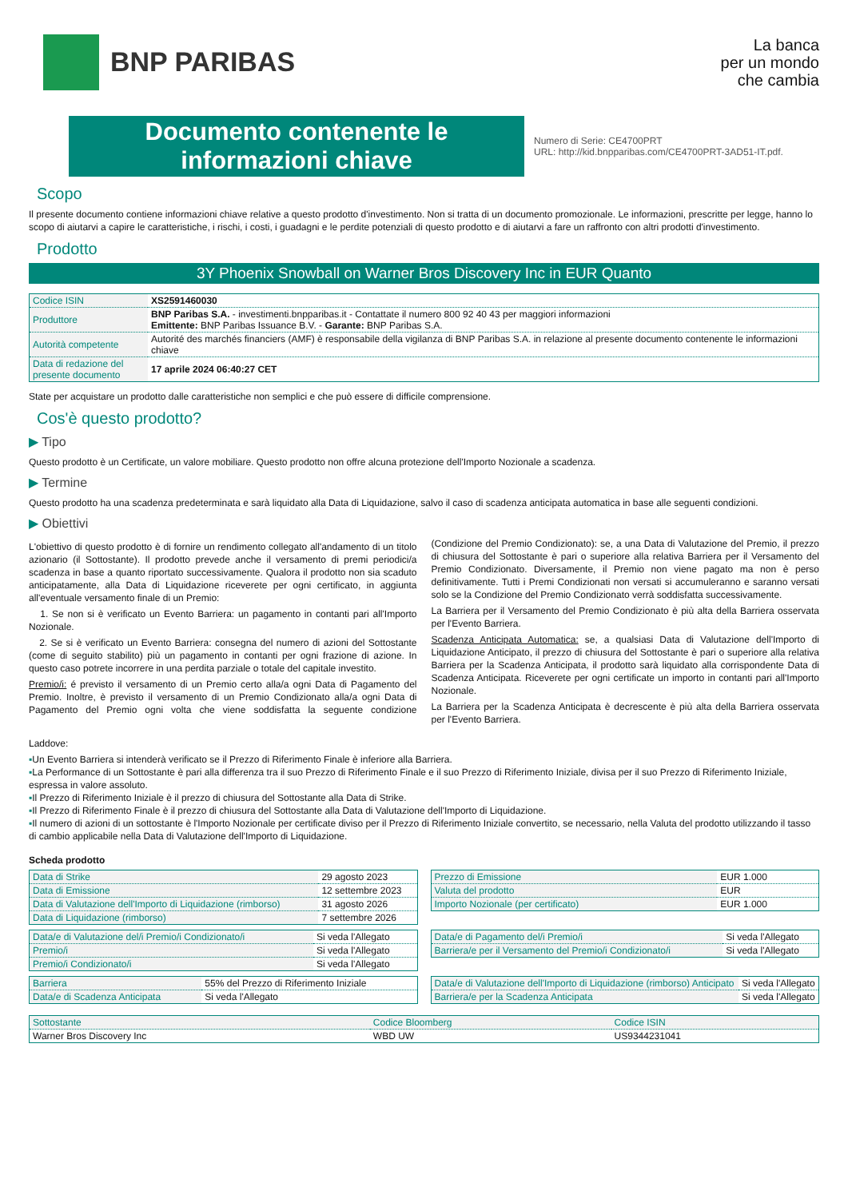BNP PARIBAS
La banca
per un mondo
che cambia
Documento contenente le informazioni chiave
Numero di Serie: CE4700PRT
URL: http://kid.bnpparibas.com/CE4700PRT-3AD51-IT.pdf.
Scopo
Il presente documento contiene informazioni chiave relative a questo prodotto d'investimento. Non si tratta di un documento promozionale. Le informazioni, prescritte per legge, hanno lo scopo di aiutarvi a capire le caratteristiche, i rischi, i costi, i guadagni e le perdite potenziali di questo prodotto e di aiutarvi a fare un raffronto con altri prodotti d'investimento.
Prodotto
3Y Phoenix Snowball on Warner Bros Discovery Inc in EUR Quanto
| Codice ISIN | XS2591460030 |
| Produttore | BNP Paribas S.A. - investimenti.bnpparibas.it - Contattate il numero 800 92 40 43 per maggiori informazioni Emittente: BNP Paribas Issuance B.V. - Garante: BNP Paribas S.A. |
| Autorità competente | Autorité des marchés financiers (AMF) è responsabile della vigilanza di BNP Paribas S.A. in relazione al presente documento contenente le informazioni chiave |
| Data di redazione del presente documento | 17 aprile 2024 06:40:27 CET |
State per acquistare un prodotto dalle caratteristiche non semplici e che può essere di difficile comprensione.
Cos'è questo prodotto?
▶ Tipo
Questo prodotto è un Certificate, un valore mobiliare. Questo prodotto non offre alcuna protezione dell'Importo Nozionale a scadenza.
▶ Termine
Questo prodotto ha una scadenza predeterminata e sarà liquidato alla Data di Liquidazione, salvo il caso di scadenza anticipata automatica in base alle seguenti condizioni.
▶ Obiettivi
L'obiettivo di questo prodotto è di fornire un rendimento collegato all'andamento di un titolo azionario (il Sottostante). Il prodotto prevede anche il versamento di premi periodici/a scadenza in base a quanto riportato successivamente. Qualora il prodotto non sia scaduto anticipatamente, alla Data di Liquidazione riceverete per ogni certificato, in aggiunta all'eventuale versamento finale di un Premio:
1. Se non si è verificato un Evento Barriera: un pagamento in contanti pari all'Importo Nozionale.
2. Se si è verificato un Evento Barriera: consegna del numero di azioni del Sottostante (come di seguito stabilito) più un pagamento in contanti per ogni frazione di azione. In questo caso potrete incorrere in una perdita parziale o totale del capitale investito.
Premio/i: é previsto il versamento di un Premio certo alla/a ogni Data di Pagamento del Premio. Inoltre, è previsto il versamento di un Premio Condizionato alla/a ogni Data di Pagamento del Premio ogni volta che viene soddisfatta la seguente condizione (Condizione del Premio Condizionato): se, a una Data di Valutazione del Premio, il prezzo di chiusura del Sottostante è pari o superiore alla relativa Barriera per il Versamento del Premio Condizionato. Diversamente, il Premio non viene pagato ma non è perso definitivamente. Tutti i Premi Condizionati non versati si accumuleranno e saranno versati solo se la Condizione del Premio Condizionato verrà soddisfatta successivamente.
La Barriera per il Versamento del Premio Condizionato è più alta della Barriera osservata per l'Evento Barriera.
Scadenza Anticipata Automatica: se, a qualsiasi Data di Valutazione dell'Importo di Liquidazione Anticipato, il prezzo di chiusura del Sottostante è pari o superiore alla relativa Barriera per la Scadenza Anticipata, il prodotto sarà liquidato alla corrispondente Data di Scadenza Anticipata. Riceverete per ogni certificate un importo in contanti pari all'Importo Nozionale.
La Barriera per la Scadenza Anticipata è decrescente è più alta della Barriera osservata per l'Evento Barriera.
Laddove:
▪Un Evento Barriera si intenderà verificato se il Prezzo di Riferimento Finale è inferiore alla Barriera.
▪La Performance di un Sottostante è pari alla differenza tra il suo Prezzo di Riferimento Finale e il suo Prezzo di Riferimento Iniziale, divisa per il suo Prezzo di Riferimento Iniziale, espressa in valore assoluto.
▪Il Prezzo di Riferimento Iniziale è il prezzo di chiusura del Sottostante alla Data di Strike.
▪Il Prezzo di Riferimento Finale è il prezzo di chiusura del Sottostante alla Data di Valutazione dell'Importo di Liquidazione.
▪Il numero di azioni di un sottostante è l'Importo Nozionale per certificate diviso per il Prezzo di Riferimento Iniziale convertito, se necessario, nella Valuta del prodotto utilizzando il tasso di cambio applicabile nella Data di Valutazione dell'Importo di Liquidazione.
Scheda prodotto
| Data di Strike | 29 agosto 2023 |
| Data di Emissione | 12 settembre 2023 |
| Data di Valutazione dell'Importo di Liquidazione (rimborso) | 31 agosto 2026 |
| Data di Liquidazione (rimborso) | 7 settembre 2026 |
| Prezzo di Emissione | EUR 1.000 |
| Valuta del prodotto | EUR |
| Importo Nozionale (per certificato) | EUR 1.000 |
| Data/e di Valutazione del/i Premio/i Condizionato/i | Si veda l'Allegato |
| Premio/i | Si veda l'Allegato |
| Premio/i Condizionato/i | Si veda l'Allegato |
| Data/e di Pagamento del/i Premio/i | Si veda l'Allegato |
| Barriera/e per il Versamento del Premio/i Condizionato/i | Si veda l'Allegato |
| Barriera | 55% del Prezzo di Riferimento Iniziale |
| Data/e di Scadenza Anticipata | Si veda l'Allegato |
| Data/e di Valutazione dell'Importo di Liquidazione (rimborso) Anticipato | Si veda l'Allegato |
| Barriera/e per la Scadenza Anticipata | Si veda l'Allegato |
| Sottostante | Codice Bloomberg | Codice ISIN |
| Warner Bros Discovery Inc | WBD UW | US9344231041 |